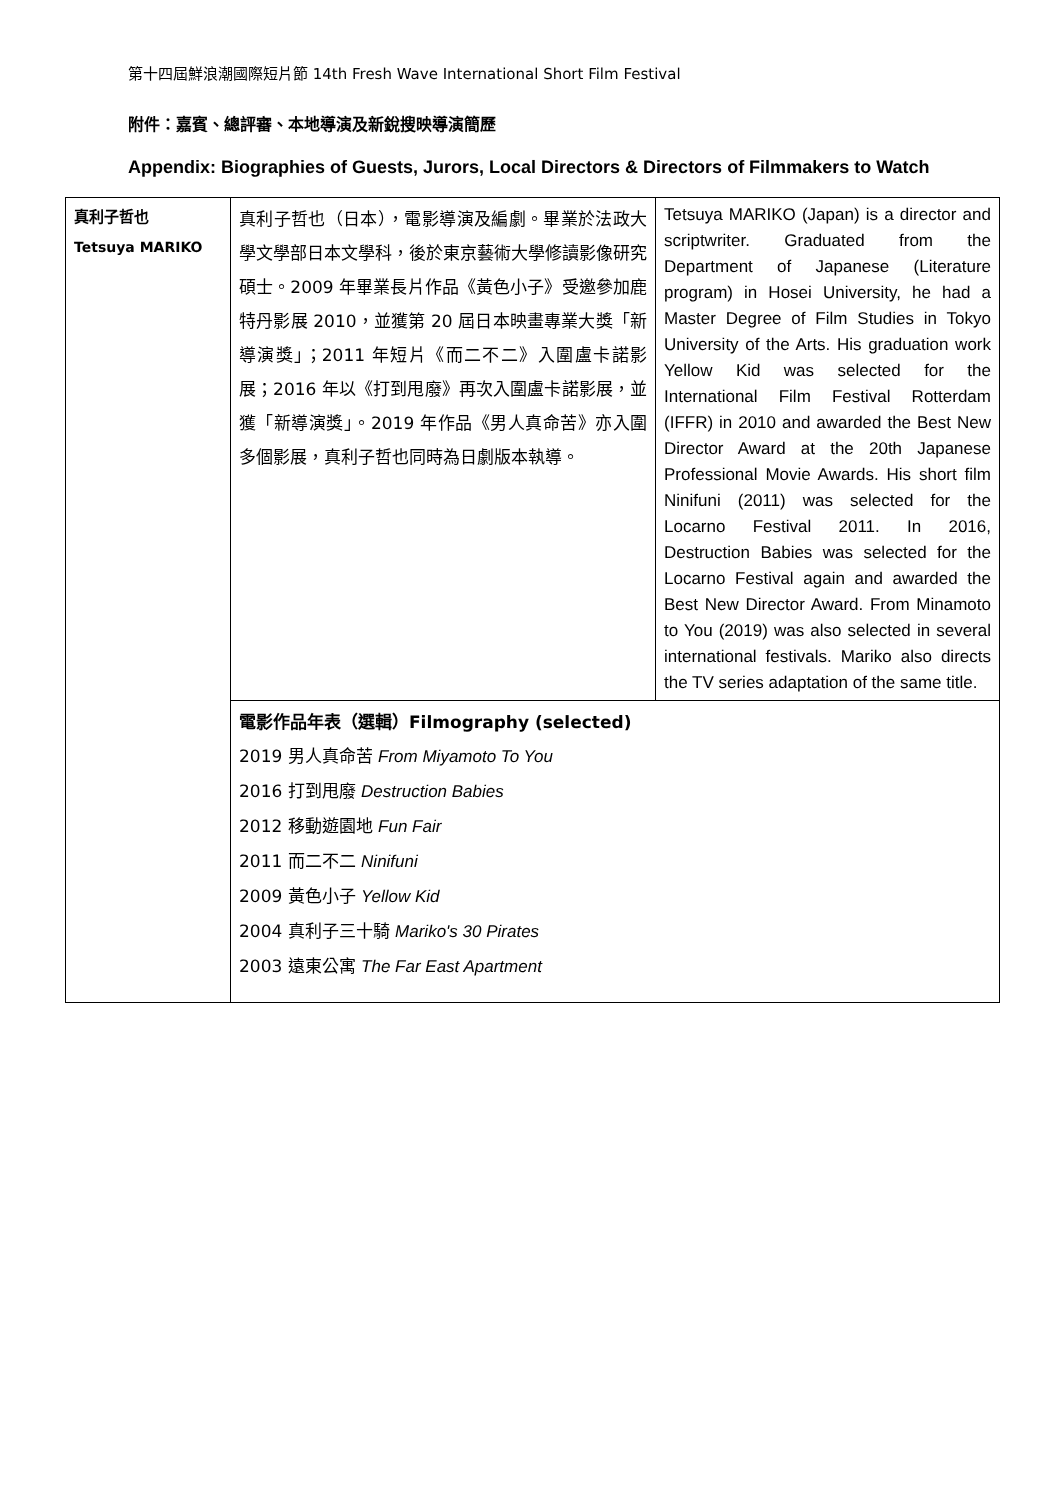第十四屆鮮浪潮國際短片節 14th Fresh Wave International Short Film Festival
附件：嘉賓、總評審、本地導演及新銳搜映導演簡歷
Appendix: Biographies of Guests, Jurors, Local Directors & Directors of Filmmakers to Watch
| 真利子哲也 Tetsuya MARIKO | 真利子哲也（日本），電影導演及編劇。畢業於法政大學文學部日本文學科，後於東京藝術大學修讀影像研究碩士。2009 年畢業長片作品《黃色小子》受邀參加鹿特丹影展 2010，並獲第 20 屆日本映畫專業大獎「新導演獎」；2011 年短片《而二不二》入圍盧卡諾影展；2016 年以《打到甩廢》再次入圍盧卡諾影展，並獲「新導演獎」。2019 年作品《男人真命苦》亦入圍多個影展，真利子哲也同時為日劇版本執導。 | Tetsuya MARIKO (Japan) is a director and scriptwriter. Graduated from the Department of Japanese (Literature program) in Hosei University, he had a Master Degree of Film Studies in Tokyo University of the Arts. His graduation work Yellow Kid was selected for the International Film Festival Rotterdam (IFFR) in 2010 and awarded the Best New Director Award at the 20th Japanese Professional Movie Awards. His short film Ninifuni (2011) was selected for the Locarno Festival 2011. In 2016, Destruction Babies was selected for the Locarno Festival again and awarded the Best New Director Award. From Minamoto to You (2019) was also selected in several international festivals. Mariko also directs the TV series adaptation of the same title. |
| | 電影作品年表（選輯）Filmography (selected) 2019 男人真命苦 From Miyamoto To You 2016 打到甩廢 Destruction Babies 2012 移動遊園地 Fun Fair 2011 而二不二 Ninifuni 2009 黃色小子 Yellow Kid 2004 真利子三十騎 Mariko's 30 Pirates 2003 遠東公寓 The Far East Apartment | |